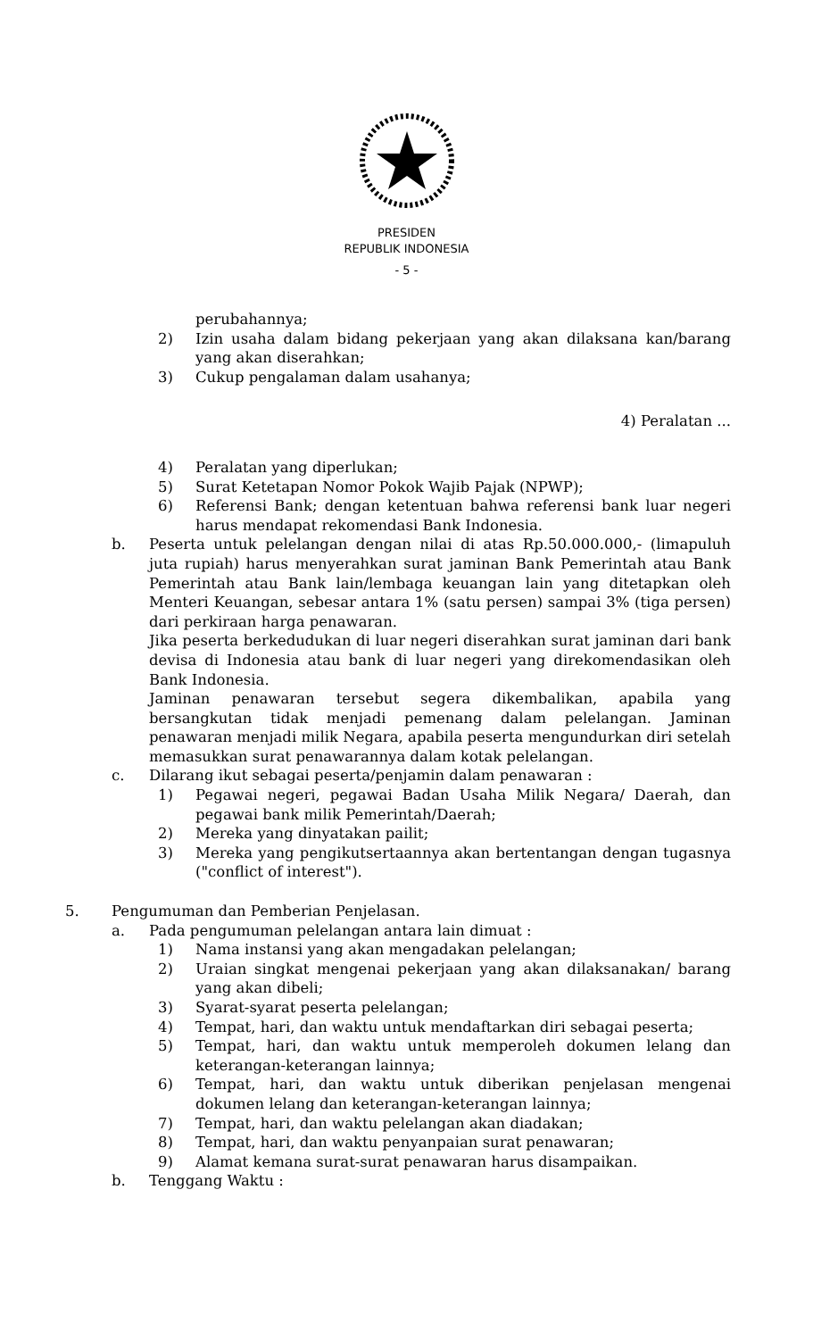PRESIDEN
REPUBLIK INDONESIA
- 5 -
perubahannya;
2) Izin usaha dalam bidang pekerjaan yang akan dilaksana kan/barang yang akan diserahkan;
3) Cukup pengalaman dalam usahanya;
4) Peralatan ...
4) Peralatan yang diperlukan;
5) Surat Ketetapan Nomor Pokok Wajib Pajak (NPWP);
6) Referensi Bank; dengan ketentuan bahwa referensi bank luar negeri harus mendapat rekomendasi Bank Indonesia.
b. Peserta untuk pelelangan dengan nilai di atas Rp.50.000.000,- (limapuluh juta rupiah) harus menyerahkan surat jaminan Bank Pemerintah atau Bank Pemerintah atau Bank lain/lembaga keuangan lain yang ditetapkan oleh Menteri Keuangan, sebesar antara 1% (satu persen) sampai 3% (tiga persen) dari perkiraan harga penawaran.
Jika peserta berkedudukan di luar negeri diserahkan surat jaminan dari bank devisa di Indonesia atau bank di luar negeri yang direkomendasikan oleh Bank Indonesia.
Jaminan penawaran tersebut segera dikembalikan, apabila yang bersangkutan tidak menjadi pemenang dalam pelelangan. Jaminan penawaran menjadi milik Negara, apabila peserta mengundurkan diri setelah memasukkan surat penawarannya dalam kotak pelelangan.
c. Dilarang ikut sebagai peserta/penjamin dalam penawaran :
1) Pegawai negeri, pegawai Badan Usaha Milik Negara/ Daerah, dan pegawai bank milik Pemerintah/Daerah;
2) Mereka yang dinyatakan pailit;
3) Mereka yang pengikutsertaannya akan bertentangan dengan tugasnya ("conflict of interest").
5. Pengumuman dan Pemberian Penjelasan.
a. Pada pengumuman pelelangan antara lain dimuat :
1) Nama instansi yang akan mengadakan pelelangan;
2) Uraian singkat mengenai pekerjaan yang akan dilaksanakan/ barang yang akan dibeli;
3) Syarat-syarat peserta pelelangan;
4) Tempat, hari, dan waktu untuk mendaftarkan diri sebagai peserta;
5) Tempat, hari, dan waktu untuk memperoleh dokumen lelang dan keterangan-keterangan lainnya;
6) Tempat, hari, dan waktu untuk diberikan penjelasan mengenai dokumen lelang dan keterangan-keterangan lainnya;
7) Tempat, hari, dan waktu pelelangan akan diadakan;
8) Tempat, hari, dan waktu penyanpaian surat penawaran;
9) Alamat kemana surat-surat penawaran harus disampaikan.
b. Tenggang Waktu :